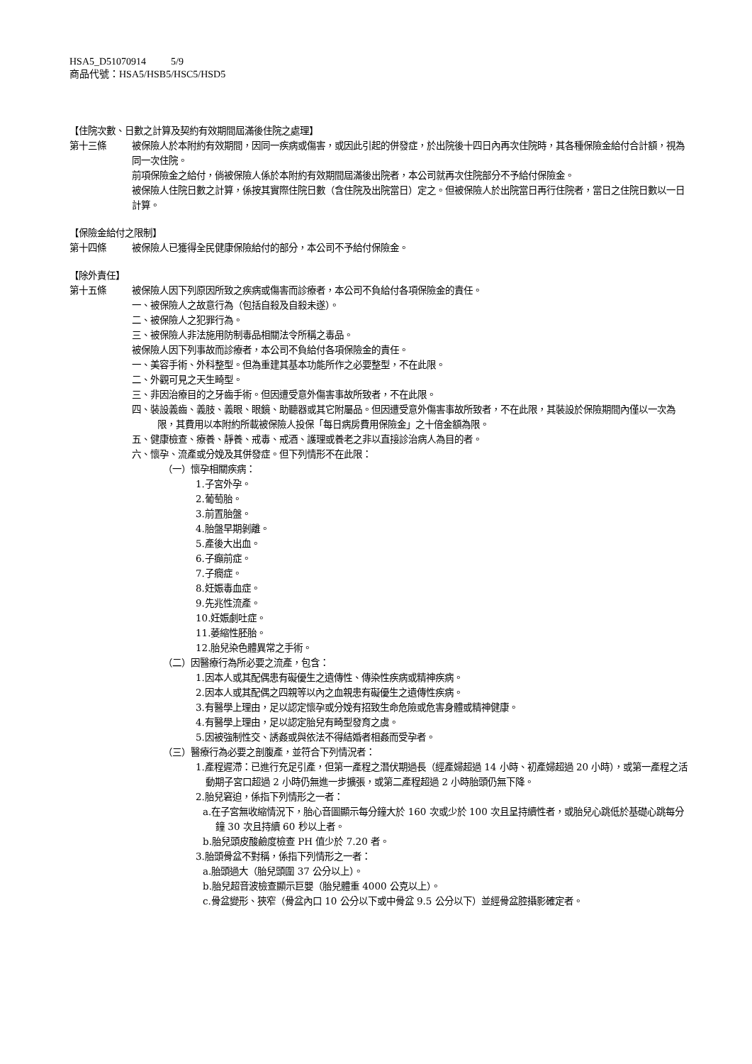HSA5_D51070914 5/9
商品代號：HSA5/HSB5/HSC5/HSD5
【住院次數、日數之計算及契約有效期間屆滿後住院之處理】
第十三條 被保險人於本附約有效期間，因同一疾病或傷害，或因此引起的併發症，於出院後十四日內再次住院時，其各種保險金給付合計額，視為同一次住院。
前項保險金之給付，倘被保險人係於本附約有效期間屆滿後出院者，本公司就再次住院部分不予給付保險金。
被保險人住院日數之計算，係按其實際住院日數（含住院及出院當日）定之。但被保險人於出院當日再行住院者，當日之住院日數以一日計算。
【保險金給付之限制】
第十四條 被保險人已獲得全民健康保險給付的部分，本公司不予給付保險金。
【除外責任】
第十五條 被保險人因下列原因所致之疾病或傷害而診療者，本公司不負給付各項保險金的責任。
一、被保險人之故意行為（包括自殺及自殺未遂）。
二、被保險人之犯罪行為。
三、被保險人非法施用防制毒品相關法令所稱之毒品。
被保險人因下列事故而診療者，本公司不負給付各項保險金的責任。
一、美容手術、外科整型。但為重建其基本功能所作之必要整型，不在此限。
二、外觀可見之天生畸型。
三、非因治療目的之牙齒手術。但因遭受意外傷害事故所致者，不在此限。
四、裝設義齒、義肢、義眼、眼鏡、助聽器或其它附屬品。但因遭受意外傷害事故所致者，不在此限，其裝設於保險期間內僅以一次為限，其費用以本附約所載被保險人投保「每日病房費用保險金」之十倍金額為限。
五、健康檢查、療養、靜養、戒毒、戒酒、護理或養老之非以直接診治病人為目的者。
六、懷孕、流產或分娩及其併發症。但下列情形不在此限：
（一）懷孕相關疾病：
1.子宮外孕。
2.葡萄胎。
3.前置胎盤。
4.胎盤早期剝離。
5.產後大出血。
6.子癲前症。
7.子癇症。
8.妊娠毒血症。
9.先兆性流產。
10.妊娠劇吐症。
11.萎縮性胚胎。
12.胎兒染色體異常之手術。
（二）因醫療行為所必要之流產，包含：
1.因本人或其配偶患有礙優生之遺傳性、傳染性疾病或精神疾病。
2.因本人或其配偶之四親等以內之血親患有礙優生之遺傳性疾病。
3.有醫學上理由，足以認定懷孕或分娩有招致生命危險或危害身體或精神健康。
4.有醫學上理由，足以認定胎兒有畸型發育之虞。
5.因被強制性交、誘姦或與依法不得結婚者相姦而受孕者。
（三）醫療行為必要之剖腹產，並符合下列情況者：
1.產程遲滯：已進行充足引產，但第一產程之潛伏期過長（經產婦超過 14 小時、初產婦超過 20 小時），或第一產程之活動期子宮口超過 2 小時仍無進一步擴張，或第二產程超過 2 小時胎頭仍無下降。
2.胎兒窘迫，係指下列情形之一者：
a.在子宮無收縮情況下，胎心音圖顯示每分鐘大於 160 次或少於 100 次且呈持續性者，或胎兒心跳低於基礎心跳每分鐘 30 次且持續 60 秒以上者。
b.胎兒頭皮酸鹼度檢查 PH 值少於 7.20 者。
3.胎頭骨盆不對稱，係指下列情形之一者：
a.胎頭過大（胎兒頭圍 37 公分以上）。
b.胎兒超音波檢查顯示巨嬰（胎兒體重 4000 公克以上）。
c.骨盆變形、狹窄（骨盆內口 10 公分以下或中骨盆 9.5 公分以下）並經骨盆腔攝影確定者。